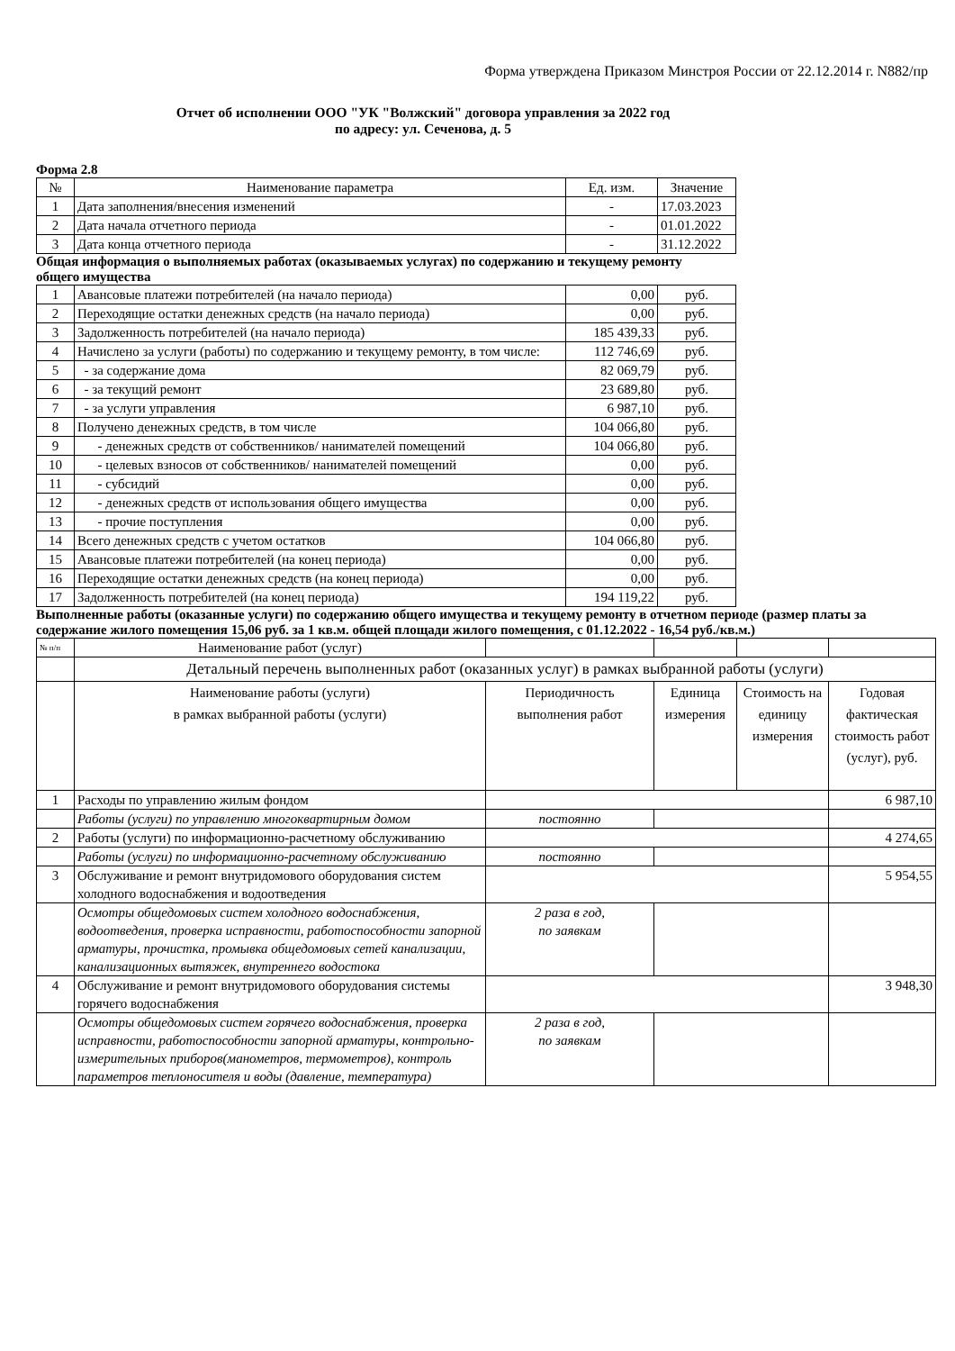Форма утверждена Приказом Минстроя России от 22.12.2014 г. N882/пр
Отчет об исполнении ООО "УК "Волжский" договора управления за 2022 год
по адресу: ул. Сеченова, д. 5
Форма 2.8
| № | Наименование параметра | Ед. изм. | Значение |
| --- | --- | --- | --- |
| 1 | Дата заполнения/внесения изменений | - | 17.03.2023 |
| 2 | Дата начала отчетного периода | - | 01.01.2022 |
| 3 | Дата конца отчетного периода | - | 31.12.2022 |
Общая информация о выполняемых работах (оказываемых услугах) по содержанию и текущему ремонту общего имущества
| 1 | Авансовые платежи потребителей (на начало периода) | 0,00 | руб. |
| 2 | Переходящие остатки денежных средств (на начало периода) | 0,00 | руб. |
| 3 | Задолженность потребителей (на начало периода) | 185 439,33 | руб. |
| 4 | Начислено за услуги (работы) по содержанию и текущему ремонту, в том числе: | 112 746,69 | руб. |
| 5 | - за содержание дома | 82 069,79 | руб. |
| 6 | - за текущий ремонт | 23 689,80 | руб. |
| 7 | - за услуги управления | 6 987,10 | руб. |
| 8 | Получено денежных средств, в том числе | 104 066,80 | руб. |
| 9 | - денежных средств от собственников/ нанимателей помещений | 104 066,80 | руб. |
| 10 | - целевых взносов от собственников/ нанимателей помещений | 0,00 | руб. |
| 11 | - субсидий | 0,00 | руб. |
| 12 | - денежных средств от использования общего имущества | 0,00 | руб. |
| 13 | - прочие поступления | 0,00 | руб. |
| 14 | Всего денежных средств с учетом остатков | 104 066,80 | руб. |
| 15 | Авансовые платежи потребителей (на конец периода) | 0,00 | руб. |
| 16 | Переходящие остатки денежных средств (на конец периода) | 0,00 | руб. |
| 17 | Задолженность потребителей (на конец периода) | 194 119,22 | руб. |
Выполненные работы (оказанные услуги) по содержанию общего имущества и текущему ремонту в отчетном периоде (размер платы за содержание жилого помещения 15,06 руб. за 1 кв.м. общей площади жилого помещения, с 01.12.2022 - 16,54 руб./кв.м.)
| № п/п | Наименование работ (услуг) | | | | |
| | Детальный перечень выполненных работ (оказанных услуг) в рамках выбранной работы (услуги) | | | | |
| | Наименование работы (услуги) в рамках выбранной работы (услуги) | Периодичность выполнения работ | Единица измерения | Стоимость на единицу измерения | Годовая фактическая стоимость работ (услуг), руб. |
| 1 | Расходы по управлению жилым фондом | | | | 6 987,10 |
| | Работы (услуги) по управлению многоквартирным домом | постоянно | | | |
| 2 | Работы (услуги) по информационно-расчетному обслуживанию | | | | 4 274,65 |
| | Работы (услуги) по информационно-расчетному обслуживанию | постоянно | | | |
| 3 | Обслуживание и ремонт внутридомового оборудования систем холодного водоснабжения и водоотведения | | | | 5 954,55 |
| | Осмотры общедомовых систем холодного водоснабжения, водоотведения, проверка исправности, работоспособности запорной арматуры, прочистка, промывка общедомовых сетей канализации, канализационных вытяжек, внутреннего водостока | 2 раза в год, по заявкам | | | |
| 4 | Обслуживание и ремонт внутридомового оборудования системы горячего водоснабжения | | | | 3 948,30 |
| | Осмотры общедомовых систем горячего водоснабжения, проверка исправности, работоспособности запорной арматуры, контрольно-измерительных приборов(манометров, термометров), контроль параметров теплоносителя и воды (давление, температура) | 2 раза в год, по заявкам | | | |